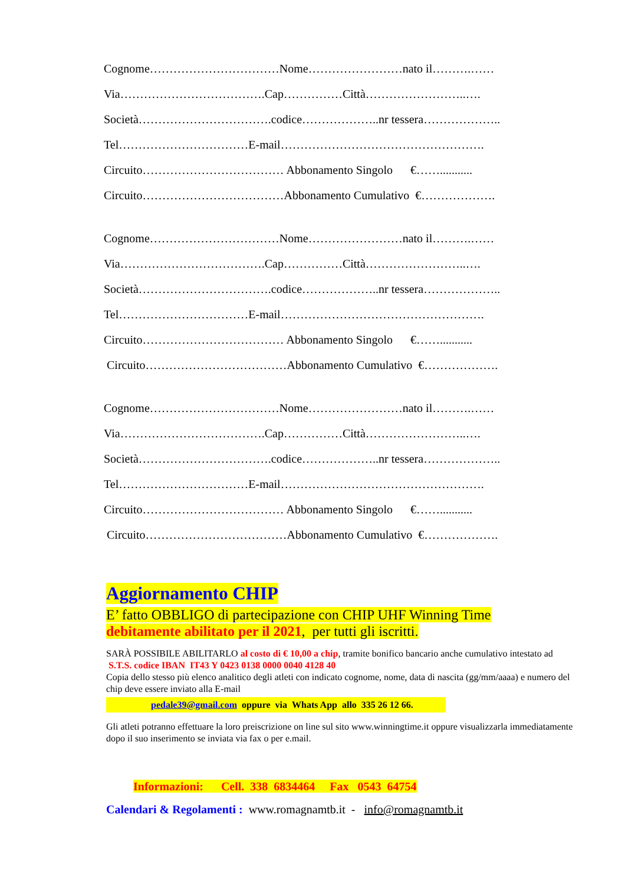Cognome……………………………Nome……………………nato il……….……
Via……………………………….Cap……………Città……………………..….
Società…………………………….codice………………..nr tessera………………..
Tel……………………………E-mail…………………………………………….
Circuito……………………………… Abbonamento Singolo €……...........
Circuito………………………………Abbonamento Cumulativo €……………….
Cognome……………………………Nome……………………nato il……….……
Via……………………………….Cap……………Città……………………..….
Società…………………………….codice………………..nr tessera………………..
Tel……………………………E-mail…………………………………………….
Circuito……………………………… Abbonamento Singolo €……...........
Circuito………………………………Abbonamento Cumulativo €……………….
Cognome……………………………Nome……………………nato il……….……
Via……………………………….Cap……………Città……………………..….
Società…………………………….codice………………..nr tessera………………..
Tel……………………………E-mail…………………………………………….
Circuito……………………………… Abbonamento Singolo €……...........
Circuito………………………………Abbonamento Cumulativo €……………….
Aggiornamento CHIP
E’ fatto OBBLIGO di partecipazione con CHIP UHF Winning Time
debitamente abilitato per il 2021, per tutti gli iscritti.
SARÀ POSSIBILE ABILITARLO al costo di € 10,00 a chip, tramite bonifico bancario anche cumulativo intestato ad S.T.S. codice IBAN IT43 Y 0423 0138 0000 0040 4128 40
Copia dello stesso più elenco analitico degli atleti con indicato cognome, nome, data di nascita (gg/mm/aaaa) e numero del chip deve essere inviato alla E-mail
pedale39@gmail.com oppure via Whats App allo 335 26 12 66.
Gli atleti potranno effettuare la loro preiscrizione on line sul sito www.winningtime.it oppure visualizzarla immediatamente dopo il suo inserimento se inviata via fax o per e.mail.
Informazioni: Cell. 338 6834464 Fax 0543 64754
Calendari & Regolamenti : www.romagnamtb.it - info@romagnamtb.it